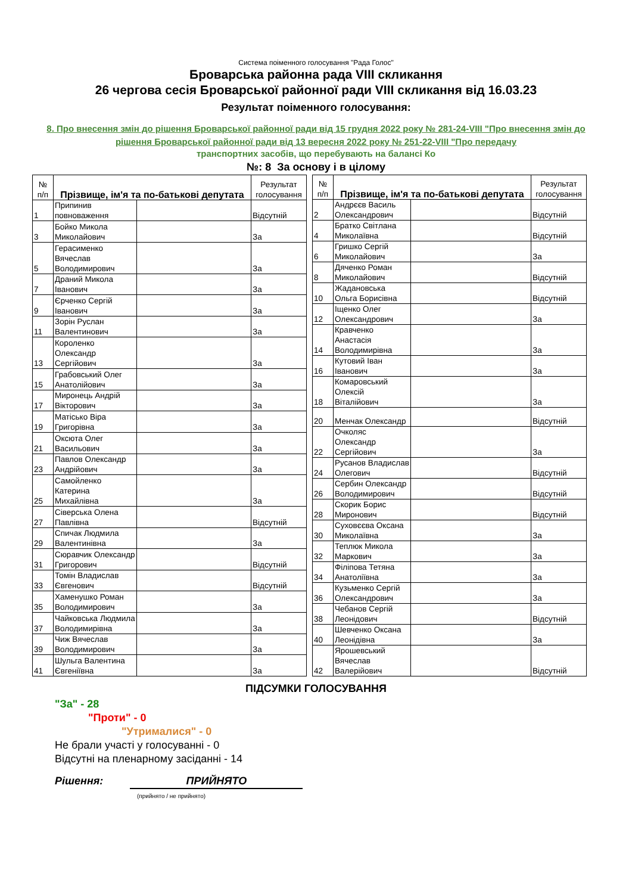Система поіменного голосування "Рада Голос"
Броварська районна рада VIII скликання
26 чергова сесія Броварської районної ради VIII скликання від 16.03.23
Результат поіменного голосування:
8. Про внесення змін до рішення Броварської районної ради від 15 грудня 2022 року № 281-24-VIII "Про внесення змін до рішення Броварської районної ради від 13 вересня 2022 року № 251-22-VIII "Про передачу
транспортних засобів, що перебувають на балансі Ко
№: 8 За основу і в цілому
| № п/п | Прізвище, ім'я та по-батькові депутата | | Результат голосування |
| --- | --- | --- | --- |
| 1 | Припинив повноваження | | Відсутній |
| 3 | Бойко Микола Миколайович | | За |
| 5 | Герасименко Вячеслав Володимирович | | За |
| 7 | Драний Микола Іванович | | За |
| 9 | Єрченко Сергій Іванович | | За |
| 11 | Зорін Руслан Валентинович | | За |
| 13 | Короленко Олександр Сергійович | | За |
| 15 | Грабовський Олег Анатолійович | | За |
| 17 | Миронець Андрій Вікторович | | За |
| 19 | Матісько Віра Григорівна | | За |
| 21 | Оксюта Олег Васильович | | За |
| 23 | Павлов Олександр Андрійович | | За |
| 25 | Самойленко Катерина Михайлівна | | За |
| 27 | Сіверська Олена Павлівна | | Відсутній |
| 29 | Спичак Людмила Валентинівна | | За |
| 31 | Сюравчик Олександр Григорович | | Відсутній |
| 33 | Томін Владислав Євгенович | | Відсутній |
| 35 | Хаменушко Роман Володимирович | | За |
| 37 | Чайковська Людмила Володимирівна | | За |
| 39 | Чиж Вячеслав Володимирович | | За |
| 41 | Шульга Валентина Євгеніївна | | За |
| № п/п | Прізвище, ім'я та по-батькові депутата | | Результат голосування |
| --- | --- | --- | --- |
| 2 | Андрєєв Василь Олександрович | | Відсутній |
| 4 | Братко Світлана Миколаївна | | Відсутній |
| 6 | Гришко Сергій Миколайович | | За |
| 8 | Дяченко Роман Миколайович | | Відсутній |
| 10 | Жадановська Ольга Борисівна | | Відсутній |
| 12 | Іщенко Олег Олександрович | | За |
| 14 | Кравченко Анастасія Володимирівна | | За |
| 16 | Кутовий Іван Іванович | | За |
| 18 | Комаровський Олексій Віталійович | | За |
| 20 | Менчак Олександр | | Відсутній |
| 22 | Очколяс Олександр Сергійович | | За |
| 24 | Русанов Владислав Олегович | | Відсутній |
| 26 | Сербин Олександр Володимирович | | Відсутній |
| 28 | Скорик Борис Миронович | | Відсутній |
| 30 | Суховєєва Оксана Миколаївна | | За |
| 32 | Теплюк Микола Маркович | | За |
| 34 | Філіпова Тетяна Анатоліївна | | За |
| 36 | Кузьменко Сергій Олександрович | | За |
| 38 | Чебанов Сергій Леонідович | | Відсутній |
| 40 | Шевченко Оксана Леонідівна | | За |
| 42 | Ярошевський Вячеслав Валерійович | | Відсутній |
ПІДСУМКИ ГОЛОСУВАННЯ
"За" - 28
"Проти" - 0
"Утрималися" - 0
Не брали участі у голосуванні - 0
Відсутні на пленарному засіданні - 14
Рішення: ПРИЙНЯТО
(прийнято / не прийнято)